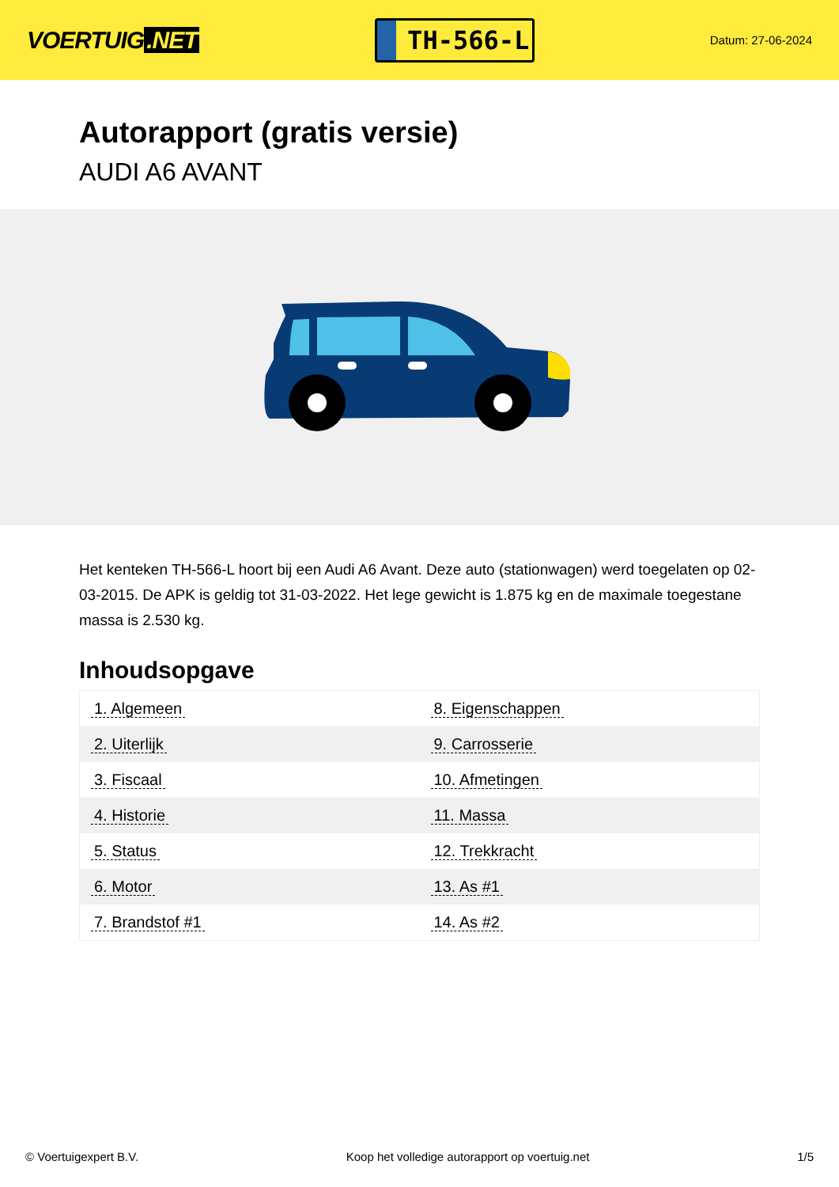VOERTUIG.NET
TH-566-L
Datum: 27-06-2024
Autorapport (gratis versie)
AUDI A6 AVANT
Het kenteken TH-566-L hoort bij een Audi A6 Avant. Deze auto (stationwagen) werd toegelaten op 02-03-2015. De APK is geldig tot 31-03-2022. Het lege gewicht is 1.875 kg en de maximale toegestane massa is 2.530 kg.
Inhoudsopgave
| 1. Algemeen | 8. Eigenschappen |
| 2. Uiterlijk | 9. Carrosserie |
| 3. Fiscaal | 10. Afmetingen |
| 4. Historie | 11. Massa |
| 5. Status | 12. Trekkracht |
| 6. Motor | 13. As #1 |
| 7. Brandstof #1 | 14. As #2 |
© Voertuigexpert B.V. Koop het volledige autorapport op voertuig.net 1/5